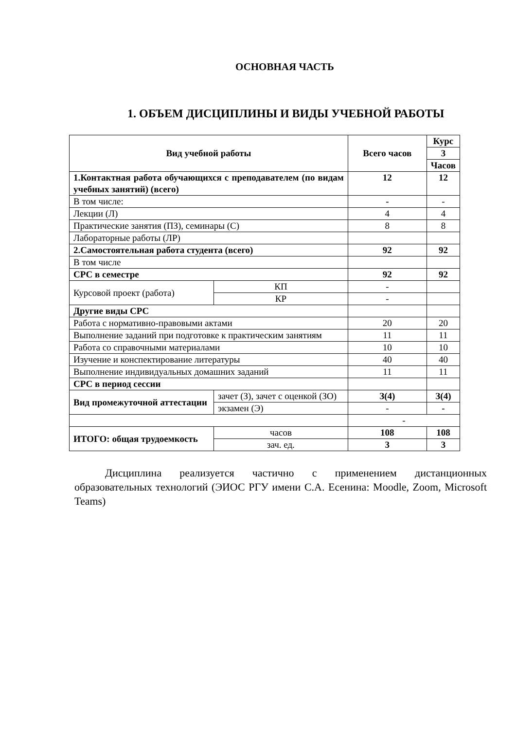ОСНОВНАЯ ЧАСТЬ
1. ОБЪЕМ ДИСЦИПЛИНЫ И ВИДЫ УЧЕБНОЙ РАБОТЫ
| Вид учебной работы | | | Всего часов | Курс |
| --- | --- | --- | --- | --- |
| | | | | 3 |
| | | | | Часов |
| 1.Контактная работа обучающихся с преподавателем (по видам учебных занятий) (всего) | | | 12 | 12 |
| В том числе: | | | - | - |
| Лекции (Л) | | | 4 | 4 |
| Практические занятия (ПЗ), семинары (С) | | | 8 | 8 |
| Лабораторные работы (ЛР) | | | | |
| 2.Самостоятельная работа студента (всего) | | | 92 | 92 |
| В том числе | | | | |
| СРС в семестре | | | 92 | 92 |
| Курсовой проект (работа) | | КП | - | |
| | | КР | - | |
| Другие виды СРС | | | | |
| Работа с нормативно-правовыми актами | | | 20 | 20 |
| Выполнение заданий при подготовке к практическим занятиям | | | 11 | 11 |
| Работа со справочными материалами | | | 10 | 10 |
| Изучение и конспектирование литературы | | | 40 | 40 |
| Выполнение индивидуальных домашних заданий | | | 11 | 11 |
| СРС в период сессии | | | | |
| Вид промежуточной аттестации | зачет (З), зачет с оценкой (ЗО) | | З(4) | З(4) |
| | экзамен (Э) | | - | - |
| | | | - | |
| ИТОГО: общая трудоемкость | | часов | 108 | 108 |
| | | зач. ед. | 3 | 3 |
Дисциплина реализуется частично с применением дистанционных образовательных технологий (ЭИОС РГУ имени С.А. Есенина: Moodle, Zoom, Microsoft Teams)